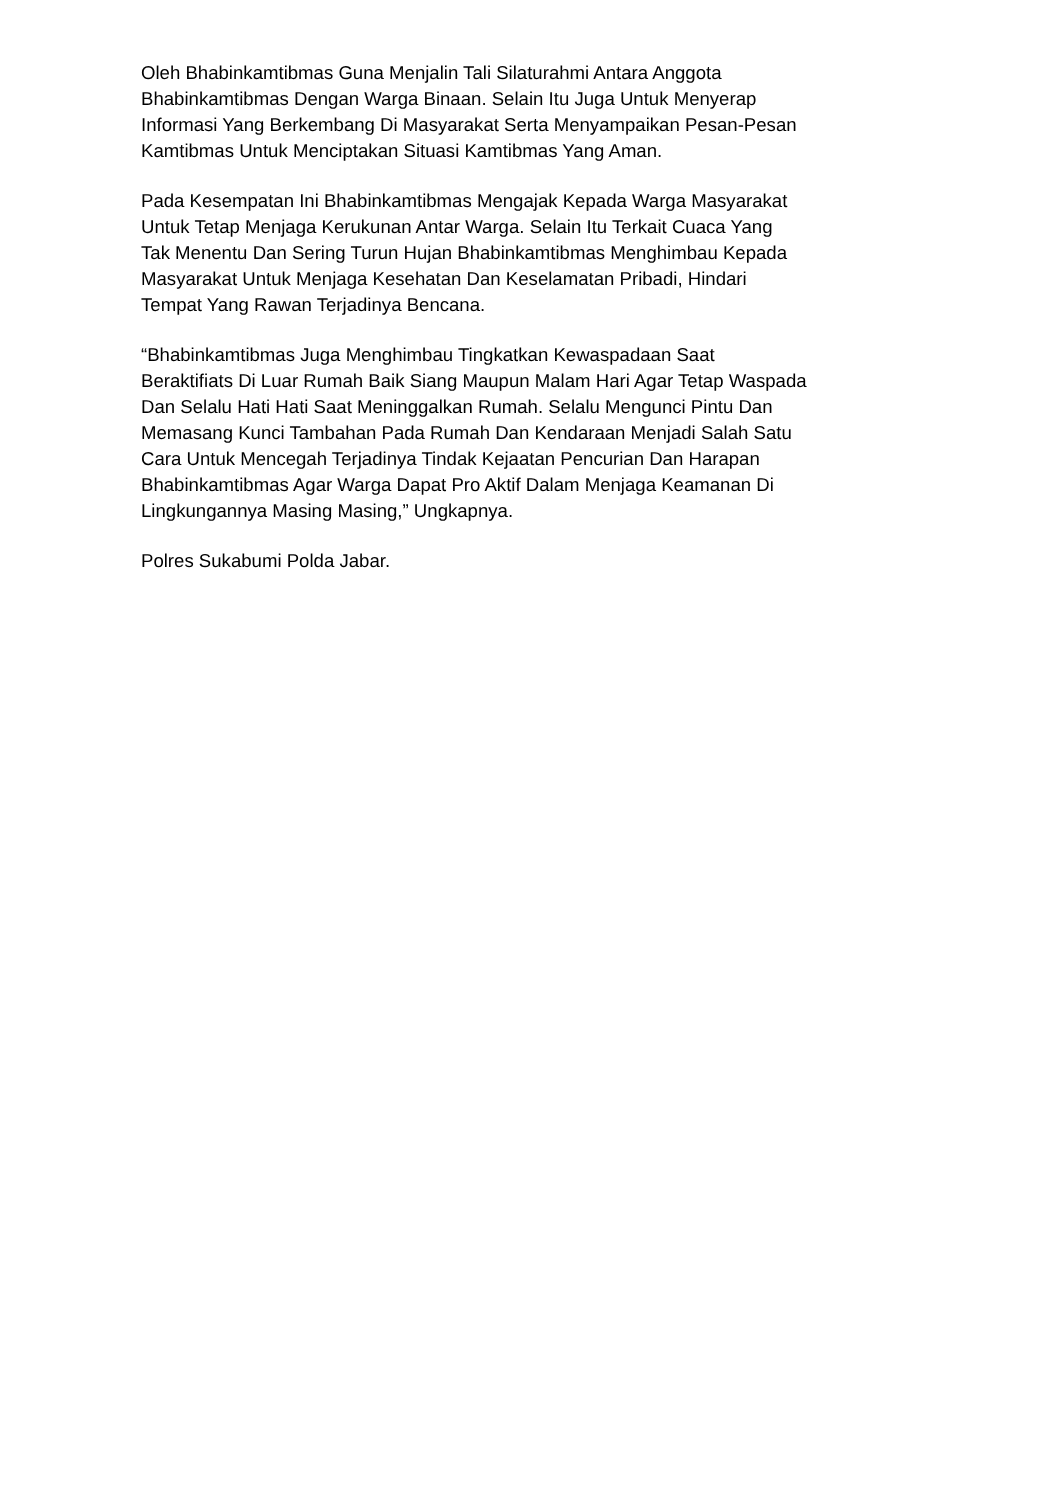Oleh Bhabinkamtibmas Guna Menjalin Tali Silaturahmi Antara Anggota Bhabinkamtibmas Dengan Warga Binaan. Selain Itu Juga Untuk Menyerap Informasi Yang Berkembang Di Masyarakat Serta Menyampaikan Pesan-Pesan Kamtibmas Untuk Menciptakan Situasi Kamtibmas Yang Aman.
Pada Kesempatan Ini Bhabinkamtibmas Mengajak Kepada Warga Masyarakat Untuk Tetap Menjaga Kerukunan Antar Warga. Selain Itu Terkait Cuaca Yang Tak Menentu Dan Sering Turun Hujan Bhabinkamtibmas Menghimbau Kepada Masyarakat Untuk Menjaga Kesehatan Dan Keselamatan Pribadi, Hindari Tempat Yang Rawan Terjadinya Bencana.
“Bhabinkamtibmas Juga Menghimbau Tingkatkan Kewaspadaan Saat Beraktifiats Di Luar Rumah Baik Siang Maupun Malam Hari Agar Tetap Waspada Dan Selalu Hati Hati Saat Meninggalkan Rumah. Selalu Mengunci Pintu Dan Memasang Kunci Tambahan Pada Rumah Dan Kendaraan Menjadi Salah Satu Cara Untuk Mencegah Terjadinya Tindak Kejaatan Pencurian Dan Harapan Bhabinkamtibmas Agar Warga Dapat Pro Aktif Dalam Menjaga Keamanan Di Lingkungannya Masing Masing,” Ungkapnya.
Polres Sukabumi Polda Jabar.